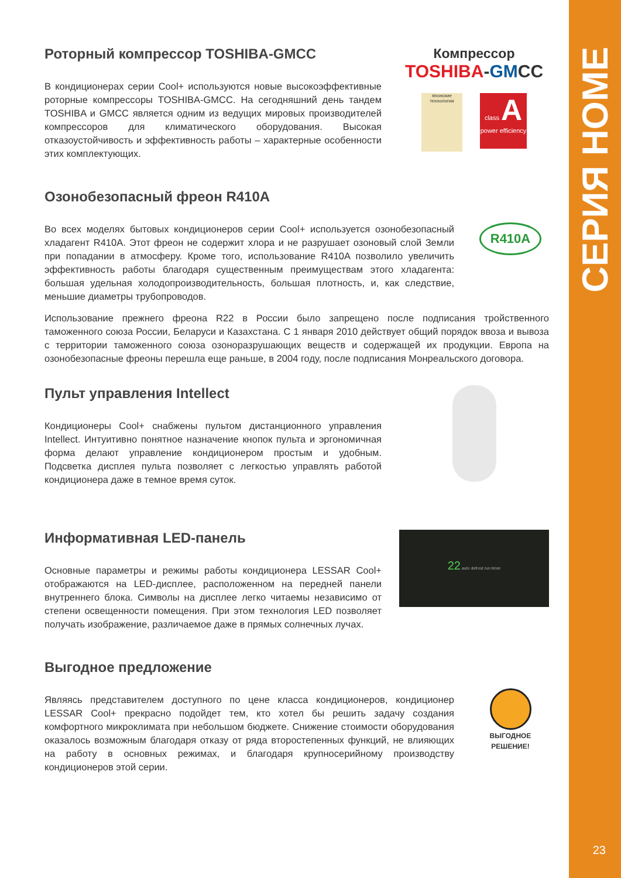СЕРИЯ HOME
23
Роторный компрессор TOSHIBA-GMCC
В кондиционерах серии Cool+ используются новые высокоэффективные роторные компрессоры TOSHIBA-GMCC. На сегодняшний день тандем TOSHIBA и GMCC является одним из ведущих мировых производителей компрессоров для климатического оборудования. Высокая отказоустойчивость и эффективность работы – характерные особенности этих комплектующих.
Компрессор
TOSHIBA-GMCC
японские технологии
class A power efficiency
Озонобезопасный фреон R410A
Во всех моделях бытовых кондиционеров серии Cool+ используется озонобезопасный хладагент R410A. Этот фреон не содержит хлора и не разрушает озоновый слой Земли при попадании в атмосферу. Кроме того, использование R410A позволило увеличить эффективность работы благодаря существенным преимуществам этого хладагента: большая удельная холодопроизводительность, большая плотность, и, как следствие, меньшие диаметры трубопроводов.
R410A
Использование прежнего фреона R22 в России было запрещено после подписания тройственного таможенного союза России, Беларуси и Казахстана. С 1 января 2010 действует общий порядок ввоза и вывоза с территории таможенного союза озоноразрушающих веществ и содержащей их продукции. Европа на озонобезопасные фреоны перешла еще раньше, в 2004 году, после подписания Монреальского договора.
Пульт управления Intellect
Кондиционеры Cool+ снабжены пультом дистанционного управления Intellect. Интуитивно понятное назначение кнопок пульта и эргономичная форма делают управление кондиционером простым и удобным. Подсветка дисплея пульта позволяет с легкостью управлять работой кондиционера даже в темное время суток.
Информативная LED-панель
Основные параметры и режимы работы кондиционера LESSAR Cool+ отображаются на LED-дисплее, расположенном на передней панели внутреннего блока. Символы на дисплее легко читаемы независимо от степени освещенности помещения. При этом технология LED позволяет получать изображение, различаемое даже в прямых солнечных лучах.
22 auto defrost run timer
Выгодное предложение
Являясь представителем доступного по цене класса кондиционеров, кондиционер LESSAR Cool+ прекрасно подойдет тем, кто хотел бы решить задачу создания комфортного микроклимата при небольшом бюджете. Снижение стоимости оборудования оказалось возможным благодаря отказу от ряда второстепенных функций, не влияющих на работу в основных режимах, и благодаря крупносерийному производству кондиционеров этой серии.
ВЫГОДНОЕ
РЕШЕНИЕ!